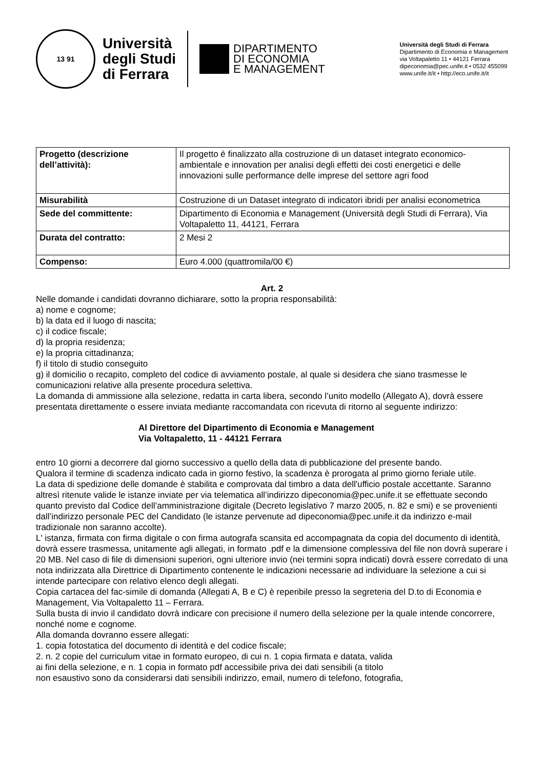13 91
Università
degli Studi
di Ferrara
DIPARTIMENTO
DI ECONOMIA
E MANAGEMENT
Università degli Studi di Ferrara
Dipartimento di Economia e Management
via Voltapaletto 11 • 44121 Ferrara
dipeconomia@pec.unife.it • 0532 455099
www.unife.it/it • http://eco.unife.it/it
| Progetto (descrizione dell’attività): | Il progetto è finalizzato alla costruzione di un dataset integrato economico-ambientale e innovation per analisi degli effetti dei costi energetici e delle innovazioni sulle performance delle imprese del settore agri food |
| Misurabilità | Costruzione di un Dataset integrato di indicatori ibridi per analisi econometrica |
| Sede del committente: | Dipartimento di Economia e Management (Università degli Studi di Ferrara), Via Voltapaletto 11, 44121, Ferrara |
| Durata del contratto: | 2 Mesi 2 |
| Compenso: | Euro 4.000 (quattromila/00 €) |
Art. 2
Nelle domande i candidati dovranno dichiarare, sotto la propria responsabilità:
a) nome e cognome;
b) la data ed il luogo di nascita;
c) il codice fiscale;
d) la propria residenza;
e) la propria cittadinanza;
f) il titolo di studio conseguito
g) il domicilio o recapito, completo del codice di avviamento postale, al quale si desidera che siano trasmesse le comunicazioni relative alla presente procedura selettiva.
La domanda di ammissione alla selezione, redatta in carta libera, secondo l’unito modello (Allegato A), dovrà essere presentata direttamente o essere inviata mediante raccomandata con ricevuta di ritorno al seguente indirizzo:
Al Direttore del Dipartimento di Economia e Management
Via Voltapaletto, 11 - 44121 Ferrara
entro 10 giorni a decorrere dal giorno successivo a quello della data di pubblicazione del presente bando.
Qualora il termine di scadenza indicato cada in giorno festivo, la scadenza è prorogata al primo giorno feriale utile.
La data di spedizione delle domande è stabilita e comprovata dal timbro a data dell'ufficio postale accettante. Saranno altresì ritenute valide le istanze inviate per via telematica all’indirizzo dipeconomia@pec.unife.it se effettuate secondo quanto previsto dal Codice dell’amministrazione digitale (Decreto legislativo 7 marzo 2005, n. 82 e smi) e se provenienti dall’indirizzo personale PEC del Candidato (le istanze pervenute ad dipeconomia@pec.unife.it da indirizzo e-mail tradizionale non saranno accolte).
L' istanza, firmata con firma digitale o con firma autografa scansita ed accompagnata da copia del documento di identità, dovrà essere trasmessa, unitamente agli allegati, in formato .pdf e la dimensione complessiva del file non dovrà superare i 20 MB. Nel caso di file di dimensioni superiori, ogni ulteriore invio (nei termini sopra indicati) dovrà essere corredato di una nota indirizzata alla Direttrice di Dipartimento contenente le indicazioni necessarie ad individuare la selezione a cui si intende partecipare con relativo elenco degli allegati.
Copia cartacea del fac-simile di domanda (Allegati A, B e C) è reperibile presso la segreteria del D.to di Economia e Management, Via Voltapaletto 11 – Ferrara.
Sulla busta di invio il candidato dovrà indicare con precisione il numero della selezione per la quale intende concorrere, nonché nome e cognome.
Alla domanda dovranno essere allegati:
1. copia fotostatica del documento di identità e del codice fiscale;
2. n. 2 copie del curriculum vitae in formato europeo, di cui n. 1 copia firmata e datata, valida
ai fini della selezione, e n. 1 copia in formato pdf accessibile priva dei dati sensibili (a titolo
non esaustivo sono da considerarsi dati sensibili indirizzo, email, numero di telefono, fotografia,